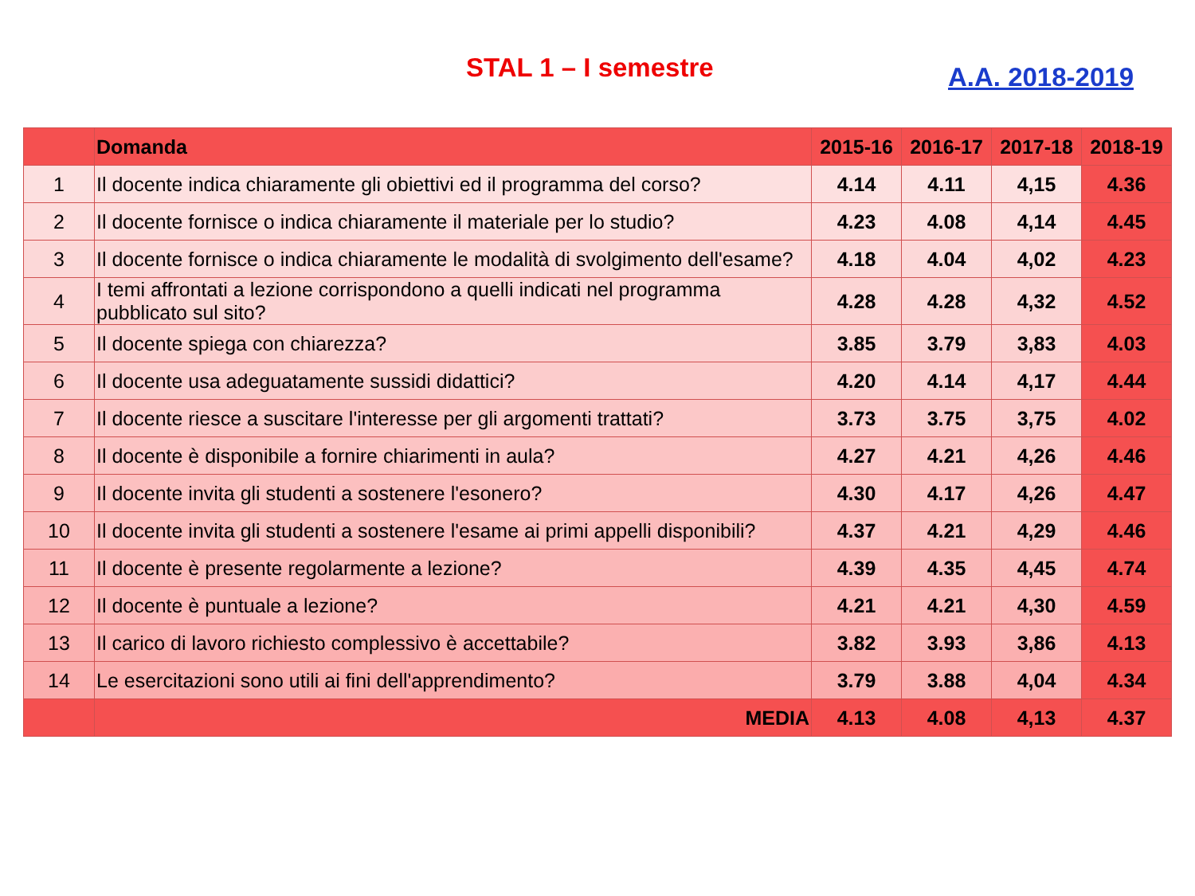STAL 1 – I semestre A.A. 2018-2019
| | Domanda | 2015-16 | 2016-17 | 2017-18 | 2018-19 |
| --- | --- | --- | --- | --- | --- |
| 1 | Il docente indica chiaramente gli obiettivi ed il programma del corso? | 4.14 | 4.11 | 4,15 | 4.36 |
| 2 | Il docente fornisce o indica chiaramente il materiale per lo studio? | 4.23 | 4.08 | 4,14 | 4.45 |
| 3 | Il docente fornisce o indica chiaramente le modalità di svolgimento dell'esame? | 4.18 | 4.04 | 4,02 | 4.23 |
| 4 | I temi affrontati a lezione corrispondono a quelli indicati nel programma pubblicato sul sito? | 4.28 | 4.28 | 4,32 | 4.52 |
| 5 | Il docente spiega con chiarezza? | 3.85 | 3.79 | 3,83 | 4.03 |
| 6 | Il docente usa adeguatamente sussidi didattici? | 4.20 | 4.14 | 4,17 | 4.44 |
| 7 | Il docente riesce a suscitare l'interesse per gli argomenti trattati? | 3.73 | 3.75 | 3,75 | 4.02 |
| 8 | Il docente è disponibile a fornire chiarimenti in aula? | 4.27 | 4.21 | 4,26 | 4.46 |
| 9 | Il docente invita gli studenti a sostenere l'esonero? | 4.30 | 4.17 | 4,26 | 4.47 |
| 10 | Il docente invita gli studenti a sostenere l'esame ai primi appelli disponibili? | 4.37 | 4.21 | 4,29 | 4.46 |
| 11 | Il docente è presente regolarmente a lezione? | 4.39 | 4.35 | 4,45 | 4.74 |
| 12 | Il docente è puntuale a lezione? | 4.21 | 4.21 | 4,30 | 4.59 |
| 13 | Il carico di lavoro richiesto complessivo è accettabile? | 3.82 | 3.93 | 3,86 | 4.13 |
| 14 | Le esercitazioni sono utili ai fini dell'apprendimento? | 3.79 | 3.88 | 4,04 | 4.34 |
| | MEDIA | 4.13 | 4.08 | 4,13 | 4.37 |